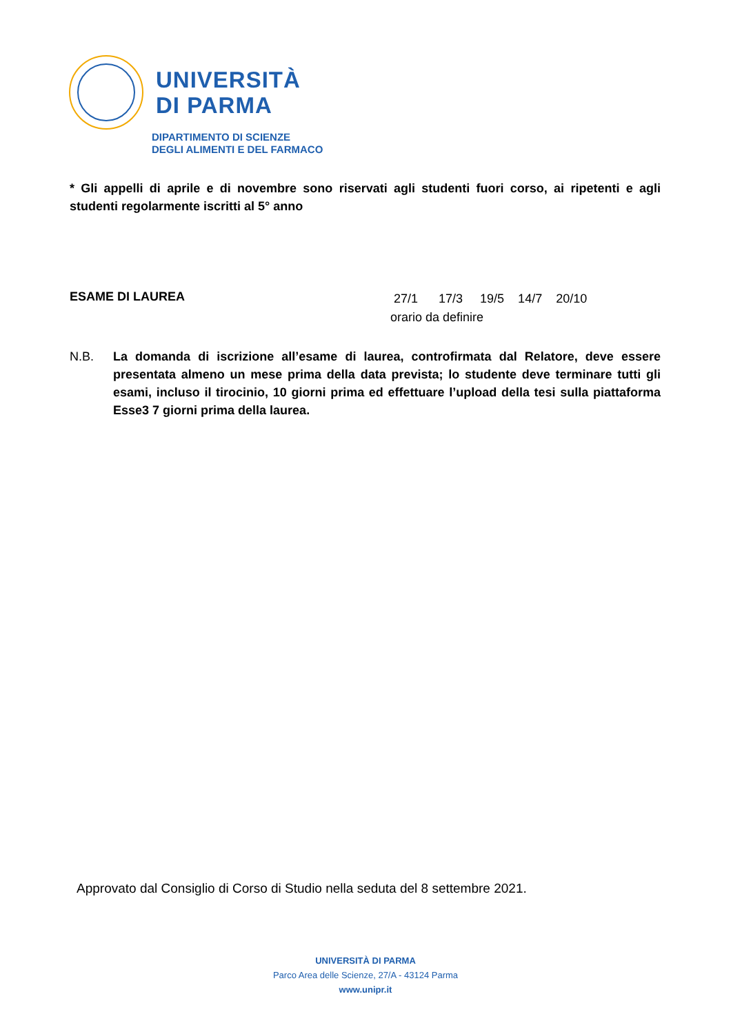UNIVERSITÀ
DI PARMA
DIPARTIMENTO DI SCIENZE
DEGLI ALIMENTI E DEL FARMACO
* Gli appelli di aprile e di novembre sono riservati agli studenti fuori corso, ai ripetenti e agli studenti regolarmente iscritti al 5° anno
ESAME DI LAUREA
27/1 17/3 19/5 14/7 20/10
orario da definire
N.B. La domanda di iscrizione all’esame di laurea, controfirmata dal Relatore, deve essere presentata almeno un mese prima della data prevista; lo studente deve terminare tutti gli esami, incluso il tirocinio, 10 giorni prima ed effettuare l’upload della tesi sulla piattaforma Esse3 7 giorni prima della laurea.
Approvato dal Consiglio di Corso di Studio nella seduta del 8 settembre 2021.
UNIVERSITÀ DI PARMA
Parco Area delle Scienze, 27/A - 43124 Parma
www.unipr.it